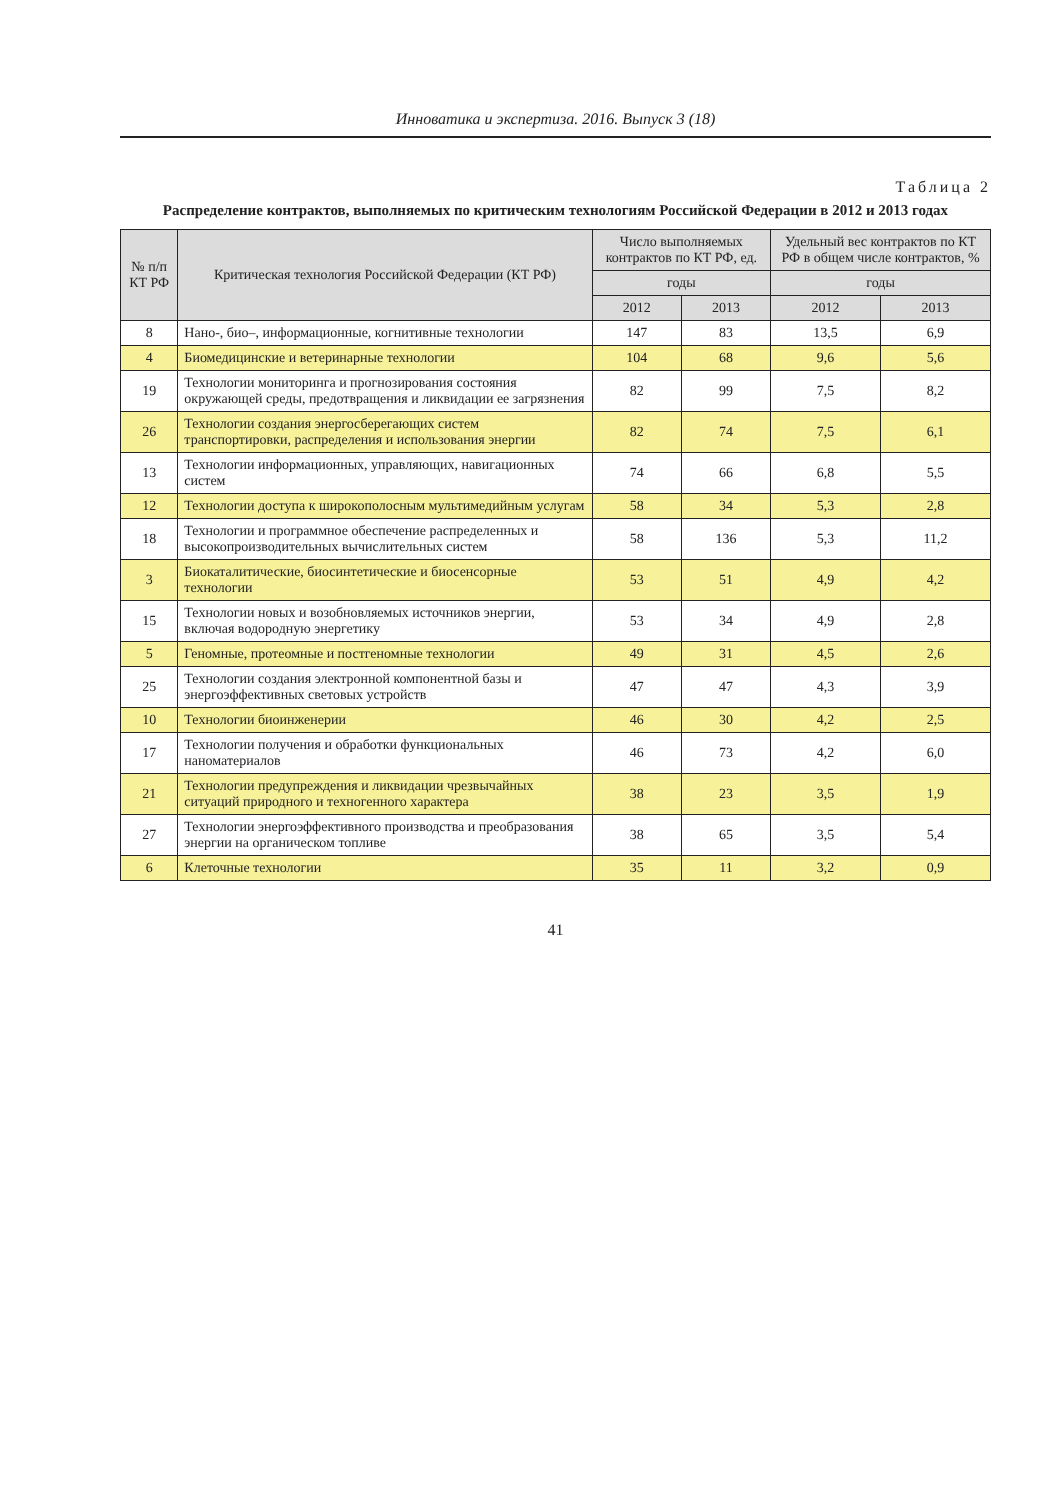Инноватика и экспертиза. 2016. Выпуск 3 (18)
Таблица 2
Распределение контрактов, выполняемых по критическим технологиям Российской Федерации в 2012 и 2013 годах
| № п/п КТ РФ | Критическая технология Российской Федерации (КТ РФ) | Число выполняемых контрактов по КТ РФ, ед. | | Удельный вес контрактов по КТ РФ в общем числе контрактов, % | |
| --- | --- | --- | --- | --- | --- |
| | | годы | | годы | |
| | | 2012 | 2013 | 2012 | 2013 |
| 8 | Нано-, био–, информационные, когнитивные технологии | 147 | 83 | 13,5 | 6,9 |
| 4 | Биомедицинские и ветеринарные технологии | 104 | 68 | 9,6 | 5,6 |
| 19 | Технологии мониторинга и прогнозирования состояния окружающей среды, предотвращения и ликвидации ее загрязнения | 82 | 99 | 7,5 | 8,2 |
| 26 | Технологии создания энергосберегающих систем транспортировки, распределения и использования энергии | 82 | 74 | 7,5 | 6,1 |
| 13 | Технологии информационных, управляющих, навигационных систем | 74 | 66 | 6,8 | 5,5 |
| 12 | Технологии доступа к широкополосным мультимедийным услугам | 58 | 34 | 5,3 | 2,8 |
| 18 | Технологии и программное обеспечение распределенных и высокопроизводительных вычислительных систем | 58 | 136 | 5,3 | 11,2 |
| 3 | Биокаталитические, биосинтетические и биосенсорные технологии | 53 | 51 | 4,9 | 4,2 |
| 15 | Технологии новых и возобновляемых источников энергии, включая водородную энергетику | 53 | 34 | 4,9 | 2,8 |
| 5 | Геномные, протеомные и постгеномные технологии | 49 | 31 | 4,5 | 2,6 |
| 25 | Технологии создания электронной компонентной базы и энергоэффективных световых устройств | 47 | 47 | 4,3 | 3,9 |
| 10 | Технологии биоинженерии | 46 | 30 | 4,2 | 2,5 |
| 17 | Технологии получения и обработки функциональных наноматериалов | 46 | 73 | 4,2 | 6,0 |
| 21 | Технологии предупреждения и ликвидации чрезвычайных ситуаций природного и техногенного характера | 38 | 23 | 3,5 | 1,9 |
| 27 | Технологии энергоэффективного производства и преобразования энергии на органическом топливе | 38 | 65 | 3,5 | 5,4 |
| 6 | Клеточные технологии | 35 | 11 | 3,2 | 0,9 |
41